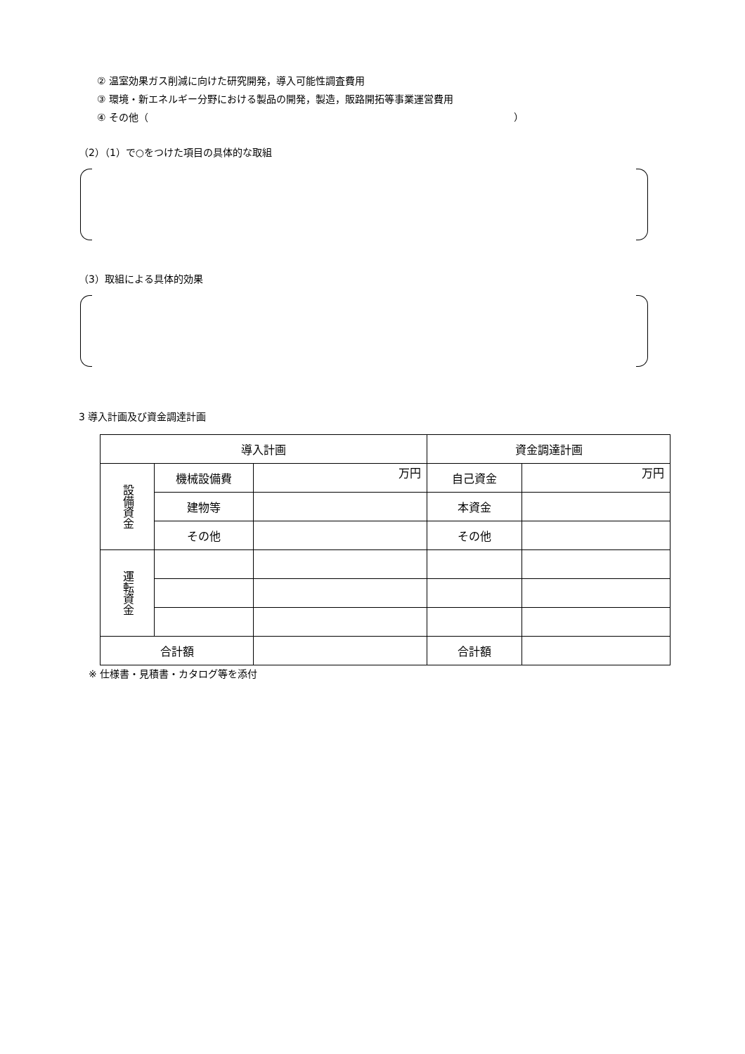② 温室効果ガス削減に向けた研究開発，導入可能性調査費用
③ 環境・新エネルギー分野における製品の開発，製造，販路開拓等事業運営費用
④ その他（ ）
（2）（1）で○をつけた項目の具体的な取組
（3）取組による具体的効果
3 導入計画及び資金調達計画
| 導入計画 | | | 資金調達計画 | |
| --- | --- | --- | --- | --- |
| 設備資金 | 機械設備費 | 万円 | 自己資金 | 万円 |
| | 建物等 | | 本資金 | |
| | その他 | | その他 | |
| 運転資金 | | | | |
| 合計額 | | | 合計額 | |
※ 仕様書・見積書・カタログ等を添付